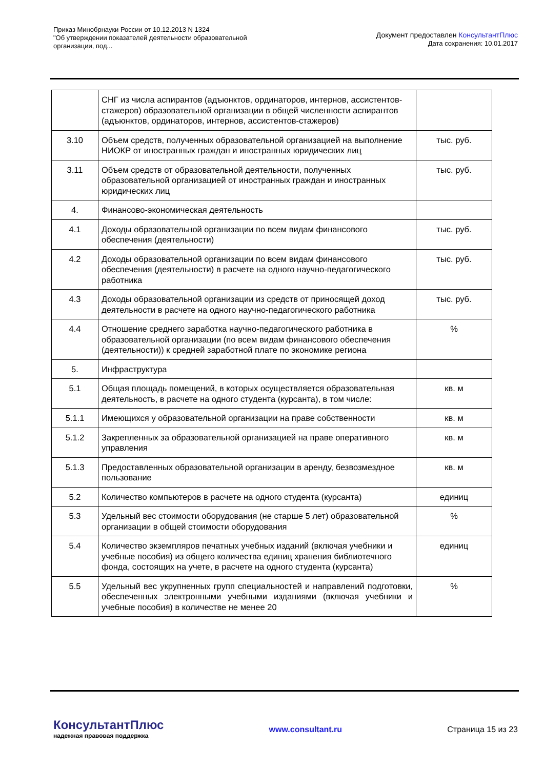Приказ Минобрнауки России от 10.12.2013 N 1324
"Об утверждении показателей деятельности образовательной
организации, под...
Документ предоставлен КонсультантПлюс
Дата сохранения: 10.01.2017
| | СНГ из числа аспирантов (адъюнктов, ординаторов, интернов, ассистентов-стажеров) образовательной организации в общей численности аспирантов (адъюнктов, ординаторов, интернов, ассистентов-стажеров) | |
| 3.10 | Объем средств, полученных образовательной организацией на выполнение НИОКР от иностранных граждан и иностранных юридических лиц | тыс. руб. |
| 3.11 | Объем средств от образовательной деятельности, полученных образовательной организацией от иностранных граждан и иностранных юридических лиц | тыс. руб. |
| 4. | Финансово-экономическая деятельность | |
| 4.1 | Доходы образовательной организации по всем видам финансового обеспечения (деятельности) | тыс. руб. |
| 4.2 | Доходы образовательной организации по всем видам финансового обеспечения (деятельности) в расчете на одного научно-педагогического работника | тыс. руб. |
| 4.3 | Доходы образовательной организации из средств от приносящей доход деятельности в расчете на одного научно-педагогического работника | тыс. руб. |
| 4.4 | Отношение среднего заработка научно-педагогического работника в образовательной организации (по всем видам финансового обеспечения (деятельности)) к средней заработной плате по экономике региона | % |
| 5. | Инфраструктура | |
| 5.1 | Общая площадь помещений, в которых осуществляется образовательная деятельность, в расчете на одного студента (курсанта), в том числе: | кв. м |
| 5.1.1 | Имеющихся у образовательной организации на праве собственности | кв. м |
| 5.1.2 | Закрепленных за образовательной организацией на праве оперативного управления | кв. м |
| 5.1.3 | Предоставленных образовательной организации в аренду, безвозмездное пользование | кв. м |
| 5.2 | Количество компьютеров в расчете на одного студента (курсанта) | единиц |
| 5.3 | Удельный вес стоимости оборудования (не старше 5 лет) образовательной организации в общей стоимости оборудования | % |
| 5.4 | Количество экземпляров печатных учебных изданий (включая учебники и учебные пособия) из общего количества единиц хранения библиотечного фонда, состоящих на учете, в расчете на одного студента (курсанта) | единиц |
| 5.5 | Удельный вес укрупненных групп специальностей и направлений подготовки, обеспеченных электронными учебными изданиями (включая учебники и учебные пособия) в количестве не менее 20 | % |
КонсультантПлюс
надежная правовая поддержка
www.consultant.ru Страница 15 из 23